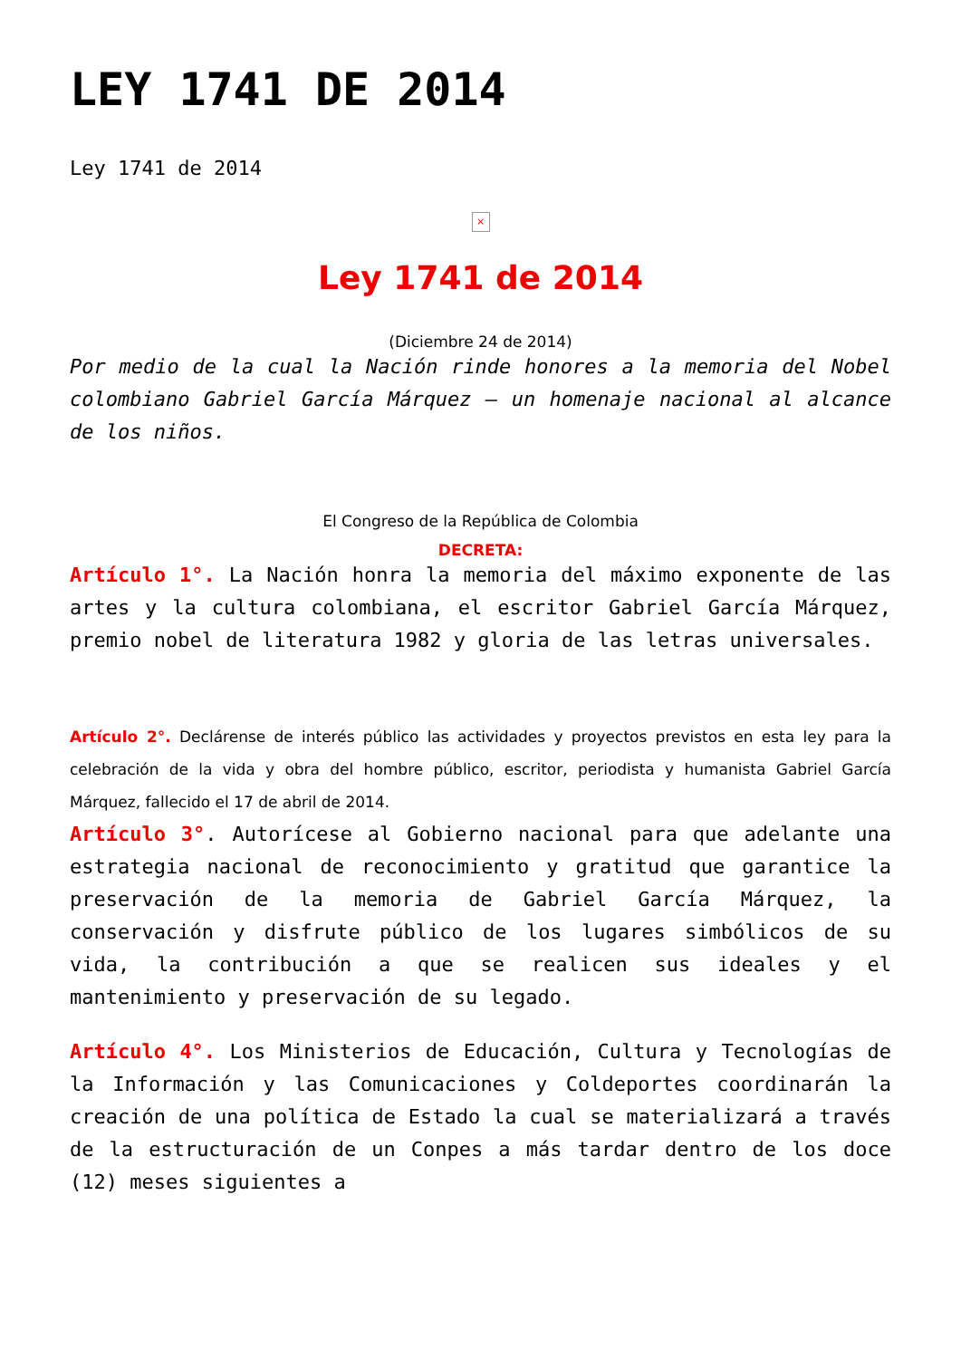LEY 1741 DE 2014
Ley 1741 de 2014
×
Ley 1741 de 2014
(Diciembre 24 de 2014)
Por medio de la cual la Nación rinde honores a la memoria del Nobel colombiano Gabriel García Márquez – un homenaje nacional al alcance de los niños.
El Congreso de la República de Colombia
DECRETA:
Artículo 1°. La Nación honra la memoria del máximo exponente de las artes y la cultura colombiana, el escritor Gabriel García Márquez, premio nobel de literatura 1982 y gloria de las letras universales.
Artículo 2°. Declárense de interés público las actividades y proyectos previstos en esta ley para la celebración de la vida y obra del hombre público, escritor, periodista y humanista Gabriel García Márquez, fallecido el 17 de abril de 2014.
Artículo 3°. Autorícese al Gobierno nacional para que adelante una estrategia nacional de reconocimiento y gratitud que garantice la preservación de la memoria de Gabriel García Márquez, la conservación y disfrute público de los lugares simbólicos de su vida, la contribución a que se realicen sus ideales y el mantenimiento y preservación de su legado.
Artículo 4°. Los Ministerios de Educación, Cultura y Tecnologías de la Información y las Comunicaciones y Coldeportes coordinarán la creación de una política de Estado la cual se materializará a través de la estructuración de un Conpes a más tardar dentro de los doce (12) meses siguientes a